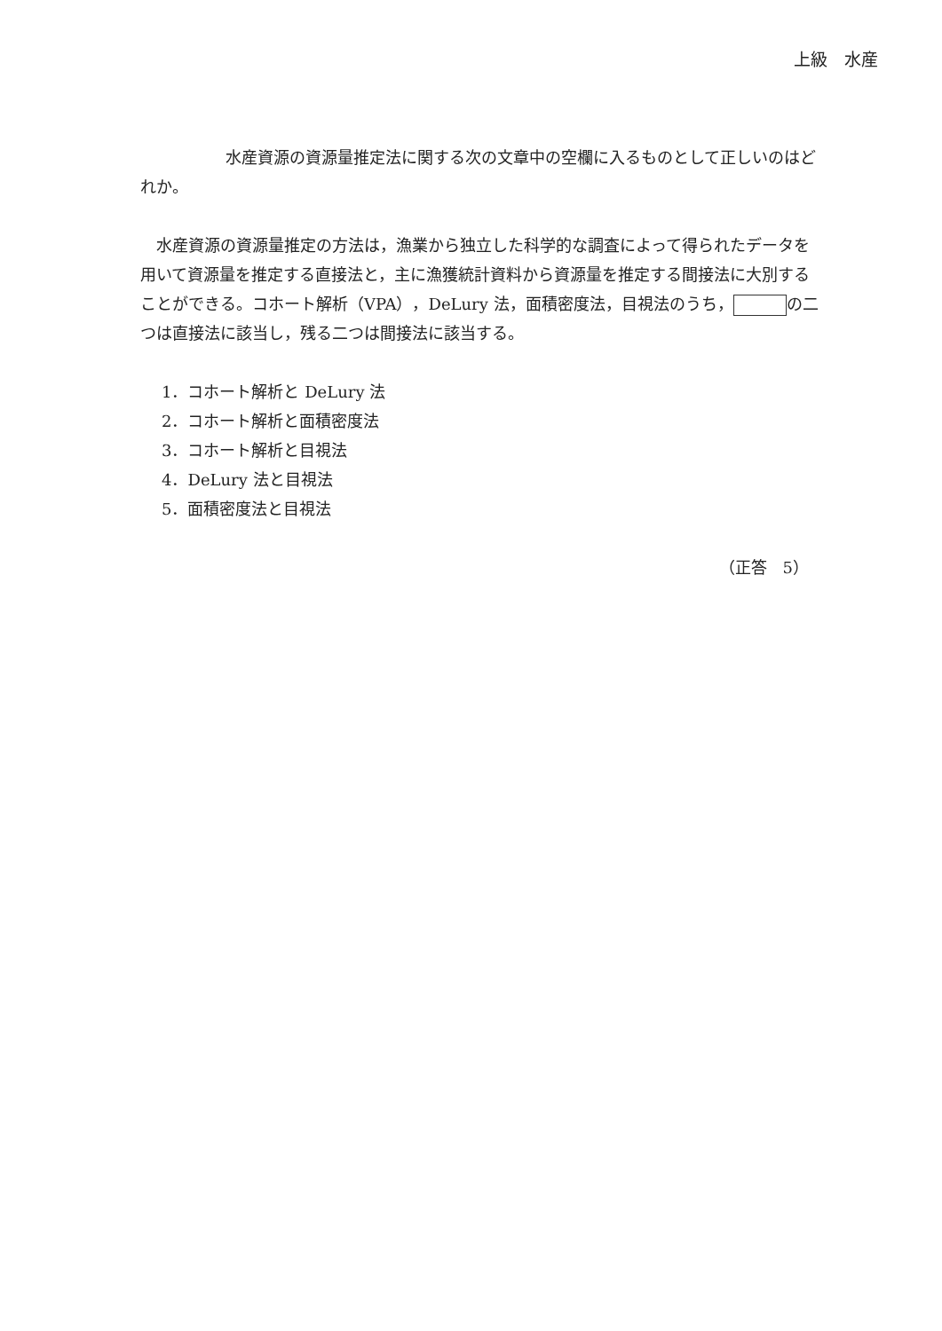上級　水産
水産資源の資源量推定法に関する次の文章中の空欄に入るものとして正しいのはどれか。
水産資源の資源量推定の方法は，漁業から独立した科学的な調査によって得られたデータを用いて資源量を推定する直接法と，主に漁獲統計資料から資源量を推定する間接法に大別することができる。コホート解析（VPA），DeLury 法，面積密度法，目視法のうち， の二つは直接法に該当し，残る二つは間接法に該当する。
1．コホート解析と DeLury 法
2．コホート解析と面積密度法
3．コホート解析と目視法
4．DeLury 法と目視法
5．面積密度法と目視法
（正答　5）